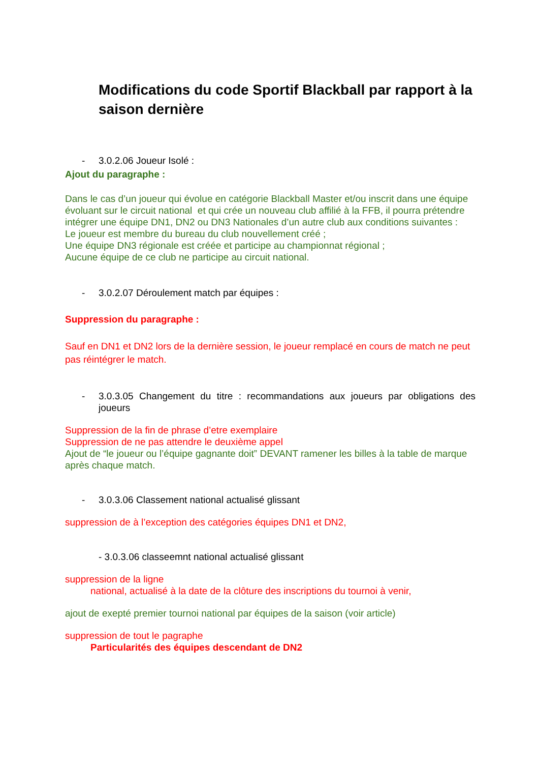Modifications du code Sportif Blackball par rapport à la saison dernière
- 3.0.2.06 Joueur Isolé :
Ajout du paragraphe :
Dans le cas d’un joueur qui évolue en catégorie Blackball Master et/ou inscrit dans une équipe évoluant sur le circuit national et qui crée un nouveau club affilié à la FFB, il pourra prétendre intégrer une équipe DN1, DN2 ou DN3 Nationales d’un autre club aux conditions suivantes :
Le joueur est membre du bureau du club nouvellement créé ;
Une équipe DN3 régionale est créée et participe au championnat régional ;
Aucune équipe de ce club ne participe au circuit national.
- 3.0.2.07 Déroulement match par équipes :
Suppression du paragraphe :
Sauf en DN1 et DN2 lors de la dernière session, le joueur remplacé en cours de match ne peut pas réintégrer le match.
- 3.0.3.05 Changement du titre : recommandations aux joueurs par obligations des joueurs
Suppression de la fin de phrase d’etre exemplaire
Suppression de ne pas attendre le deuxième appel
Ajout de “le joueur ou l’équipe gagnante doit” DEVANT ramener les billes à la table de marque après chaque match.
- 3.0.3.06 Classement national actualisé glissant
suppression de à l’exception des catégories équipes DN1 et DN2,
- 3.0.3.06 classeemnt national actualisé glissant
suppression de la ligne
national, actualisé à la date de la clôture des inscriptions du tournoi à venir,
ajout de exepté premier tournoi national par équipes de la saison (voir article)
suppression de tout le pagraphe
Particularités des équipes descendant de DN2